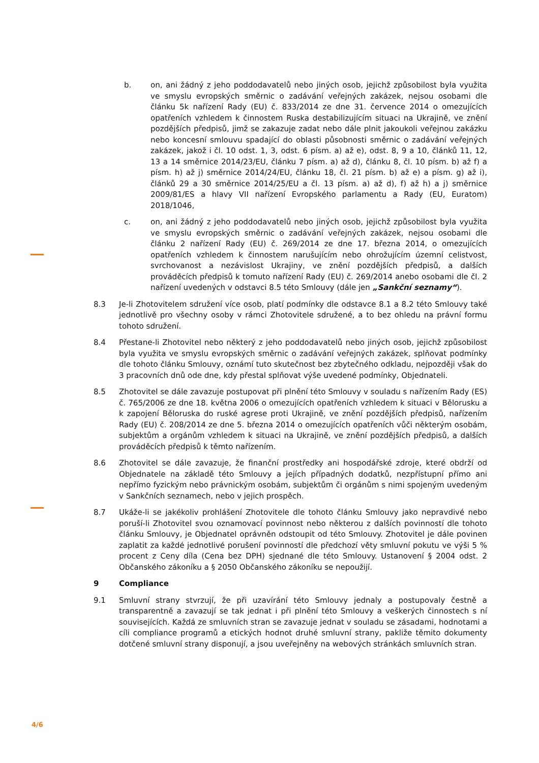b. on, ani žádný z jeho poddodavatelů nebo jiných osob, jejichž způsobilost byla využita ve smyslu evropských směrnic o zadávání veřejných zakázek, nejsou osobami dle článku 5k nařízení Rady (EU) č. 833/2014 ze dne 31. července 2014 o omezujících opatřeních vzhledem k činnostem Ruska destabilizujícím situaci na Ukrajině, ve znění pozdějších předpisů, jimž se zakazuje zadat nebo dále plnit jakoukoli veřejnou zakázku nebo koncesní smlouvu spadající do oblasti působnosti směrnic o zadávání veřejných zakázek, jakož i čl. 10 odst. 1, 3, odst. 6 písm. a) až e), odst. 8, 9 a 10, článků 11, 12, 13 a 14 směrnice 2014/23/EU, článku 7 písm. a) až d), článku 8, čl. 10 písm. b) až f) a písm. h) až j) směrnice 2014/24/EU, článku 18, čl. 21 písm. b) až e) a písm. g) až i), článků 29 a 30 směrnice 2014/25/EU a čl. 13 písm. a) až d), f) až h) a j) směrnice 2009/81/ES a hlavy VII nařízení Evropského parlamentu a Rady (EU, Euratom) 2018/1046,
c. on, ani žádný z jeho poddodavatelů nebo jiných osob, jejichž způsobilost byla využita ve smyslu evropských směrnic o zadávání veřejných zakázek, nejsou osobami dle článku 2 nařízení Rady (EU) č. 269/2014 ze dne 17. března 2014, o omezujících opatřeních vzhledem k činnostem narušujícím nebo ohrožujícím územní celistvost, svrchovanost a nezávislost Ukrajiny, ve znění pozdějších předpisů, a dalších prováděcích předpisů k tomuto nařízení Rady (EU) č. 269/2014 anebo osobami dle čl. 2 nařízení uvedených v odstavci 8.5 této Smlouvy (dále jen „Sankční seznamy“).
8.3 Je-li Zhotovitelem sdružení více osob, platí podmínky dle odstavce 8.1 a 8.2 této Smlouvy také jednotlivě pro všechny osoby v rámci Zhotovitele sdružené, a to bez ohledu na právní formu tohoto sdružení.
8.4 Přestane-li Zhotovitel nebo některý z jeho poddodavatelů nebo jiných osob, jejichž způsobilost byla využita ve smyslu evropských směrnic o zadávání veřejných zakázek, splňovat podmínky dle tohoto článku Smlouvy, oznámí tuto skutečnost bez zbytečného odkladu, nejpozději však do 3 pracovních dnů ode dne, kdy přestal splňovat výše uvedené podmínky, Objednateli.
8.5 Zhotovitel se dále zavazuje postupovat při plnění této Smlouvy v souladu s nařízením Rady (ES) č. 765/2006 ze dne 18. května 2006 o omezujících opatřeních vzhledem k situaci v Bělorusku a k zapojení Běloruska do ruské agrese proti Ukrajině, ve znění pozdějších předpisů, nařízením Rady (EU) č. 208/2014 ze dne 5. března 2014 o omezujících opatřeních vůči některým osobám, subjektům a orgánům vzhledem k situaci na Ukrajině, ve znění pozdějších předpisů, a dalších prováděcích předpisů k těmto nařízením.
8.6 Zhotovitel se dále zavazuje, že finanční prostředky ani hospodářské zdroje, které obdrží od Objednatele na základě této Smlouvy a jejích případných dodatků, nezpřístupní přímo ani nepřímo fyzickým nebo právnickým osobám, subjektům či orgánům s nimi spojeným uvedeným v Sankčních seznamech, nebo v jejich prospěch.
8.7 Ukáže-li se jakékoliv prohlášení Zhotovitele dle tohoto článku Smlouvy jako nepravdivé nebo poruší-li Zhotovitel svou oznamovací povinnost nebo některou z dalších povinností dle tohoto článku Smlouvy, je Objednatel oprávněn odstoupit od této Smlouvy. Zhotovitel je dále povinen zaplatit za každé jednotlivé porušení povinností dle předchozí věty smluvní pokutu ve výši 5 % procent z Ceny díla (Cena bez DPH) sjednané dle této Smlouvy. Ustanovení § 2004 odst. 2 Občanského zákoníku a § 2050 Občanského zákoníku se nepoužijí.
9 Compliance
9.1 Smluvní strany stvrzují, že při uzavírání této Smlouvy jednaly a postupovaly čestně a transparentně a zavazují se tak jednat i při plnění této Smlouvy a veškerých činnostech s ní souvisejících. Každá ze smluvních stran se zavazuje jednat v souladu se zásadami, hodnotami a cíli compliance programů a etických hodnot druhé smluvní strany, pakliže těmito dokumenty dotčené smluvní strany disponují, a jsou uveřejněny na webových stránkách smluvních stran.
4/6